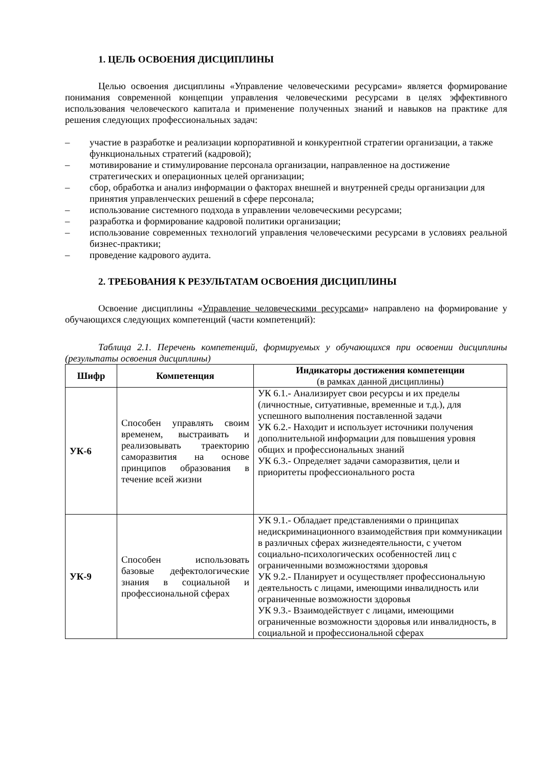1. ЦЕЛЬ ОСВОЕНИЯ ДИСЦИПЛИНЫ
Целью освоения дисциплины «Управление человеческими ресурсами» является формирование понимания современной концепции управления человеческими ресурсами в целях эффективного использования человеческого капитала и применение полученных знаний и навыков на практике для решения следующих профессиональных задач:
– участие в разработке и реализации корпоративной и конкурентной стратегии организации, а также функциональных стратегий (кадровой);
– мотивирование и стимулирование персонала организации, направленное на достижение стратегических и операционных целей организации;
– сбор, обработка и анализ информации о факторах внешней и внутренней среды организации для принятия управленческих решений в сфере персонала;
– использование системного подхода в управлении человеческими ресурсами;
– разработка и формирование кадровой политики организации;
– использование современных технологий управления человеческими ресурсами в условиях реальной бизнес-практики;
– проведение кадрового аудита.
2. ТРЕБОВАНИЯ К РЕЗУЛЬТАТАМ ОСВОЕНИЯ ДИСЦИПЛИНЫ
Освоение дисциплины «Управление человеческими ресурсами» направлено на формирование у обучающихся следующих компетенций (части компетенций):
Таблица 2.1. Перечень компетенций, формируемых у обучающихся при освоении дисциплины (результаты освоения дисциплины)
| Шифр | Компетенция | Индикаторы достижения компетенции (в рамках данной дисциплины) |
| --- | --- | --- |
| УК-6 | Способен управлять своим временем, выстраивать и реализовывать траекторию саморазвития на основе принципов образования в течение всей жизни | УК 6.1.- Анализирует свои ресурсы и их пределы (личностные, ситуативные, временные и т.д.), для успешного выполнения поставленной задачи УК 6.2.- Находит и использует источники получения дополнительной информации для повышения уровня общих и профессиональных знаний УК 6.3.- Определяет задачи саморазвития, цели и приоритеты профессионального роста |
| УК-9 | Способен использовать базовые дефектологические знания в социальной и профессиональной сферах | УК 9.1.- Обладает представлениями о принципах недискриминационного взаимодействия при коммуникации в различных сферах жизнедеятельности, с учетом социально-психологических особенностей лиц с ограниченными возможностями здоровья УК 9.2.- Планирует и осуществляет профессиональную деятельность с лицами, имеющими инвалидность или ограниченные возможности здоровья УК 9.3.- Взаимодействует с лицами, имеющими ограниченные возможности здоровья или инвалидность, в социальной и профессиональной сферах |